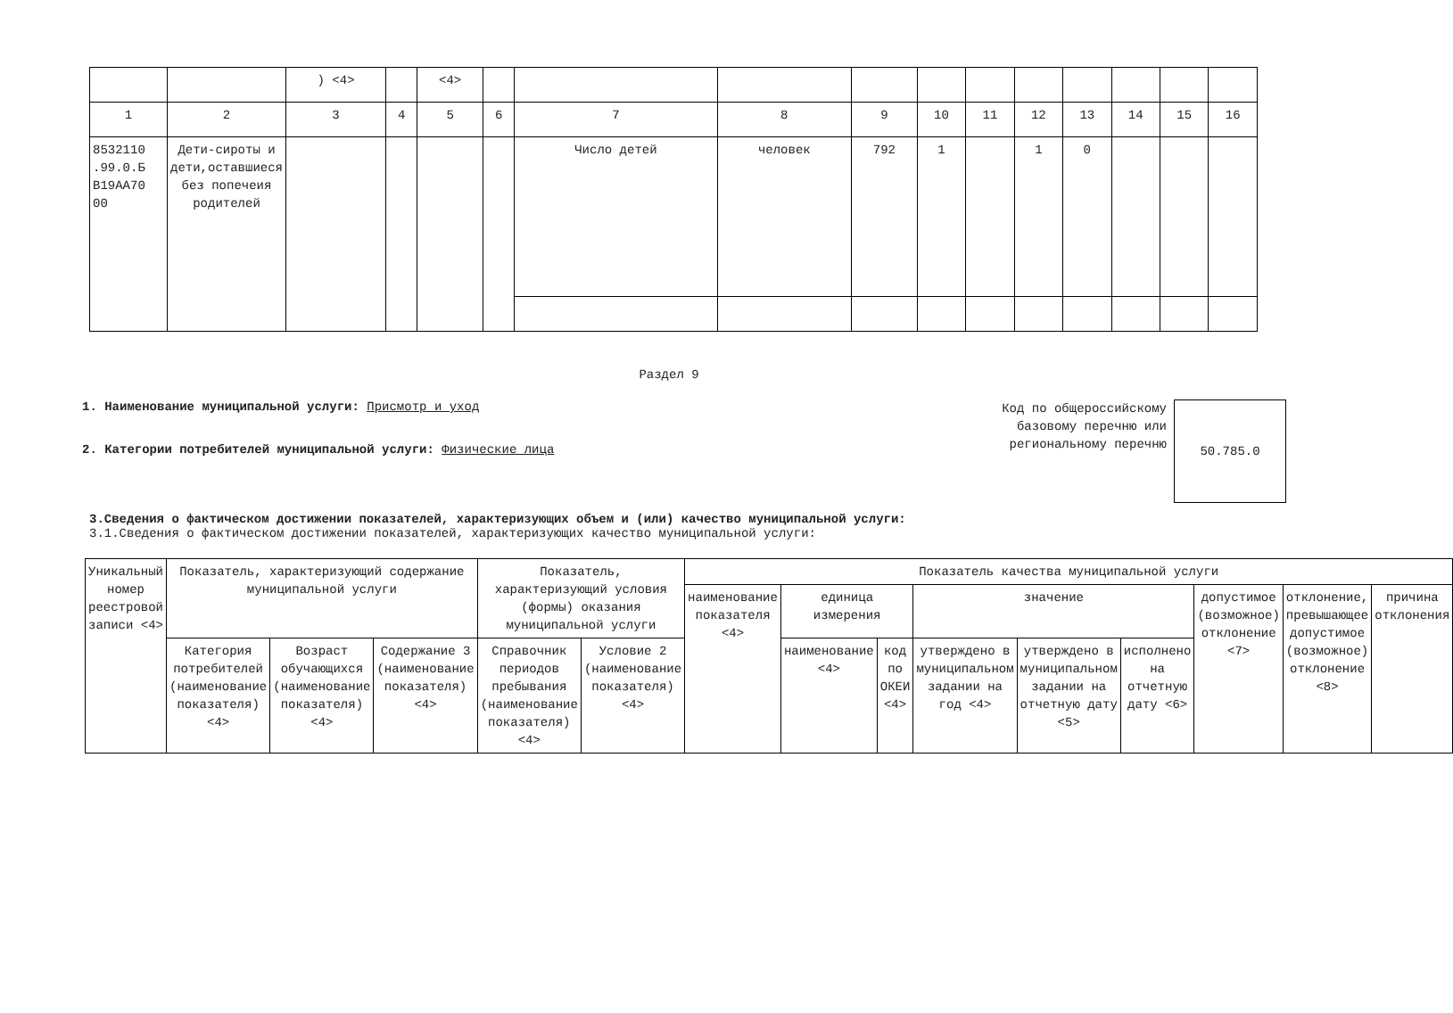| | | ) <4> | | <4> | | | | | | | | | | | |
| 1 | 2 | 3 | 4 | 5 | 6 | 7 | 8 | 9 | 10 | 11 | 12 | 13 | 14 | 15 | 16 |
| 8532110 .99.0.Б В19АА70 00 | Дети-сироты и дети,оставшиеся без попечеия родителей | | | | | Число детей | человек | 792 | 1 | | 1 | 0 | | | |
Раздел 9
1. Наименование муниципальной услуги: Присмотр и уход
2. Категории потребителей муниципальной услуги: Физические лица
Код по общероссийскому базовому перечню или региональному перечню
50.785.0
3.Сведения о фактическом достижении показателей, характеризующих объем и (или) качество муниципальной услуги:
3.1.Сведения о фактическом достижении показателей, характеризующих качество муниципальной услуги:
| Уникальный номер реестровой записи <4> | Показатель, характеризующий содержание муниципальной услуги | | | Показатель, характеризующий условия (формы) оказания муниципальной услуги | | Показатель качества муниципальной услуги | | | | | | | | |
| --- | --- | --- | --- | --- | --- | --- | --- | --- | --- | --- | --- | --- | --- | --- |
| | | | | | | наименование показателя <4> | единица измерения | | значение | | | допустимое (возможное) отклонение <7> | отклонение, превышающее допустимое (возможное) отклонение <8> | причина отклонения |
| | Категория потребителей (наименование показателя) <4> | Возраст обучающихся (наименование показателя) <4> | Содержание 3 (наименование показателя) <4> | Справочник периодов пребывания (наименование показателя) <4> | Условие 2 (наименование показателя) <4> | | наименование <4> | код по ОКЕИ <4> | утверждено в муниципальном задании на год <4> | утверждено в муниципальном задании на отчетную дату <5> | исполнено на отчетную дату <6> | | | |